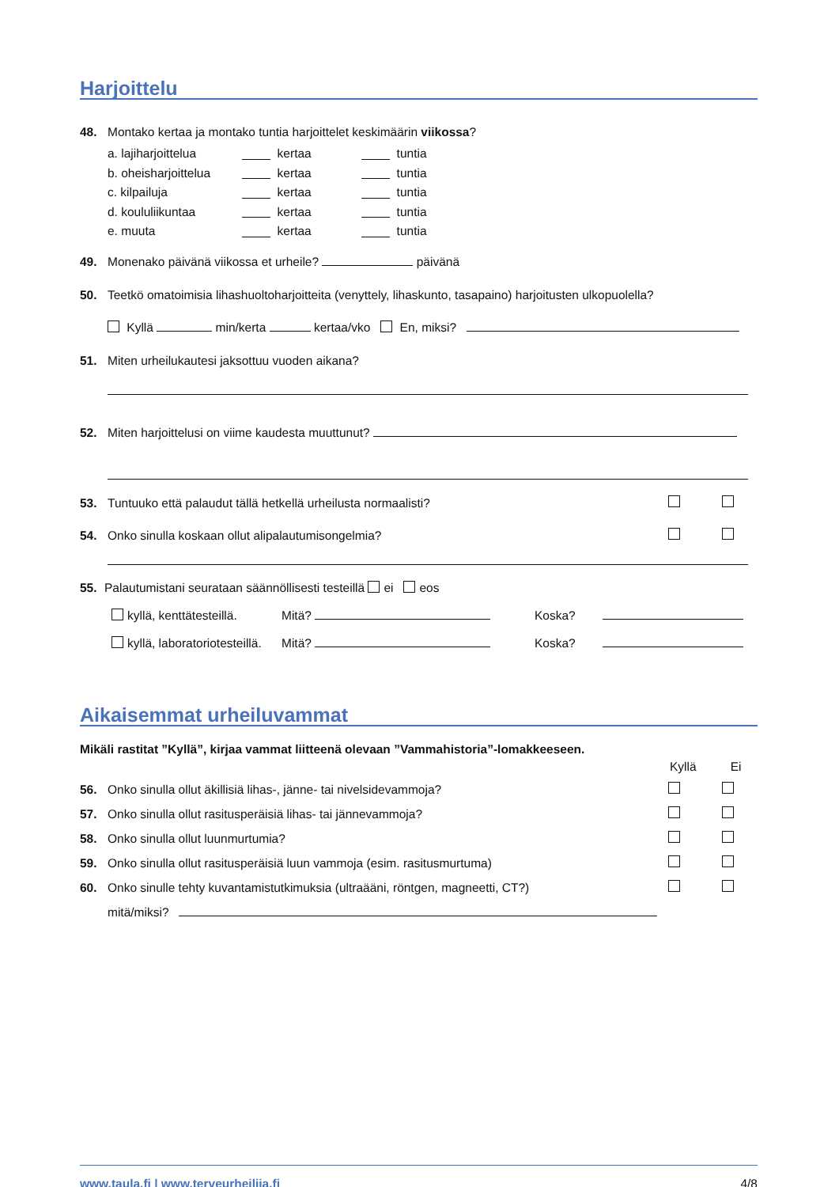Harjoittelu
48. Montako kertaa ja montako tuntia harjoittelet keskimäärin viikossa?
a. lajiharjoittelua kertaa tuntia
b. oheisharjoittelua kertaa tuntia
c. kilpailuja kertaa tuntia
d. koululiikuntaa kertaa tuntia
e. muuta kertaa tuntia
49. Monenako päivänä viikossa et urheile? päivänä
50. Teetkö omatoimisia lihashuoltoharjoitteita (venyttely, lihaskunto, tasapaino) harjoitusten ulkopuolella?
Kyllä min/kerta kertaa/vko En, miksi?
51. Miten urheilukautesi jaksottuu vuoden aikana?
52. Miten harjoittelusi on viime kaudesta muuttunut?
53. Tuntuuko että palaudut tällä hetkellä urheilusta normaalisti?
54. Onko sinulla koskaan ollut alipalautumisongelmia?
55. Palautumistani seurataan säännöllisesti testeillä ei eos
kyllä, kenttätesteillä. Mitä? Koska?
kyllä, laboratoriotesteillä. Mitä? Koska?
Aikaisemmat urheiluvammat
Mikäli rastitat ”Kyllä”, kirjaa vammat liitteenä olevaan ”Vammahistoria”-lomakkeeseen.
Kyllä Ei
56. Onko sinulla ollut äkillisiä lihas-, jänne- tai nivelsidevammoja?
57. Onko sinulla ollut rasitusperäisiä lihas- tai jännevammoja?
58. Onko sinulla ollut luunmurtumia?
59. Onko sinulla ollut rasitusperäisiä luun vammoja (esim. rasitusmurtuma)
60. Onko sinulle tehty kuvantamistutkimuksia (ultraääni, röntgen, magneetti, CT?)
mitä/miksi?
www.taula.fi | www.terveurheilija.fi 4/8